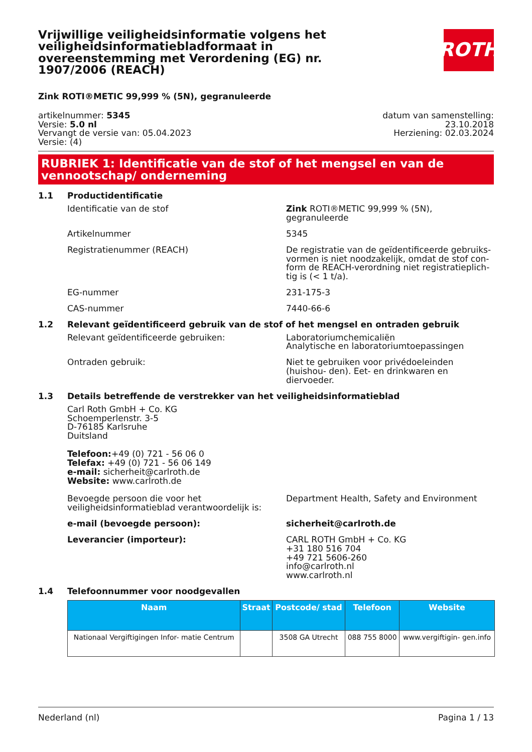Vrijwillige veiligheidsinformatie volgens het veiligheidsinformatiebladformaat in overeenstemming met Verordening (EG) nr. 1907/2006 (REACH)
ROTH
Zink ROTI®METIC 99,999 % (5N), gegranuleerde
artikelnummer: 5345
Versie: 5.0 nl
Vervangt de versie van: 05.04.2023
Versie: (4)
datum van samenstelling:
23.10.2018
Herziening: 02.03.2024
RUBRIEK 1: Identificatie van de stof of het mengsel en van de vennootschap/ onderneming
1.1 Productidentificatie
Identificatie van de stof Zink ROTI®METIC 99,999 % (5N), gegranuleerde
Artikelnummer 5345
Registratienummer (REACH) De registratie van de geïdentificeerde gebruiks- vormen is niet noodzakelijk, omdat de stof con- form de REACH-verordning niet registratieplich- tig is (< 1 t/a).
EG-nummer 231-175-3
CAS-nummer 7440-66-6
1.2 Relevant geïdentificeerd gebruik van de stof of het mengsel en ontraden gebruik
Relevant geïdentificeerde gebruiken: Laboratoriumchemicaliën
Analytische en laboratoriumtoepassingen
Ontraden gebruik: Niet te gebruiken voor privédoeleinden (huishou- den). Eet- en drinkwaren en diervoeder.
1.3 Details betreffende de verstrekker van het veiligheidsinformatieblad
Carl Roth GmbH + Co. KG
Schoemperlenstr. 3-5
D-76185 Karlsruhe
Duitsland
Telefoon:+49 (0) 721 - 56 06 0
Telefax: +49 (0) 721 - 56 06 149
e-mail: sicherheit@carlroth.de
Website: www.carlroth.de
Bevoegde persoon die voor het veiligheidsinformatieblad verantwoordelijk is:
Department Health, Safety and Environment
e-mail (bevoegde persoon): sicherheit@carlroth.de
Leverancier (importeur): CARL ROTH GmbH + Co. KG
+31 180 516 704
+49 721 5606-260
info@carlroth.nl
www.carlroth.nl
1.4 Telefoonnummer voor noodgevallen
| Naam | Straat | Postcode/ stad | Telefoon | Website |
| --- | --- | --- | --- | --- |
| Nationaal Vergiftigingen Infor- matie Centrum | | 3508 GA Utrecht | 088 755 8000 | www.vergiftigin- gen.info |
Nederland (nl) Pagina 1 / 13